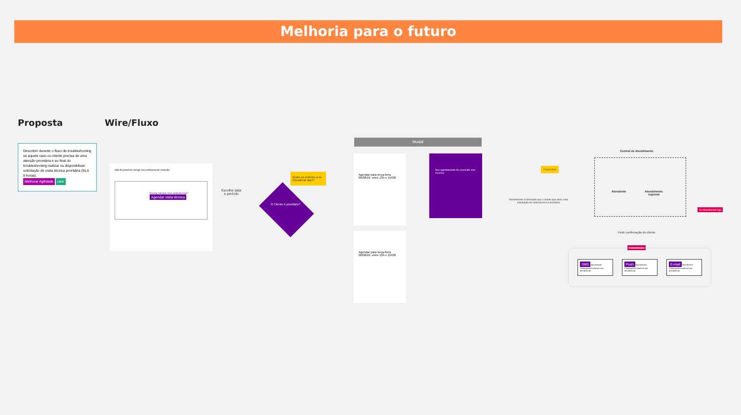Melhoria para o futuro
Proposta Wire/Fluxo
Descobrir durante o fluxo de troubleshooting se aquele caso ou cliente precisa de uma atenção prioritária e ao final do troubleshooting realizar ou disponibilizar solicitação de visita técnica prioritária (SLA 8 horas).
Melhorar Agilidade care
Não foi possível corrigir seu problema de conexão.
Deseja solicitar uma visita técnica?
Agendar visita técnica
Escolhe data
e período
O Cliente é prioritário?
Quais os critérios a se considerar aqui?
Modal
Agendar para terça-feira 06/08/19, entre 13h e 15h30
Agendar para terça-feira 06/08/19, entre 13h e 15h30
Seu agendamento foi concluído com sucesso
PRIORITÁRIO
Atendimento é informado que o cliente que abriu uma solicitação de visita técnica é prioritário
Central de Atendimento
Atendente
Atendimento
regional
Ou Atendimento liga
Pedir confirmação do cliente
Automatizado
SMS Boa Notícia! Conseguimos priorizar seu atendimento.
Push Boa Notícia! Conseguimos priorizar seu atendimento.
E-mail Boa Notícia! Conseguimos priorizar seu atendimento.